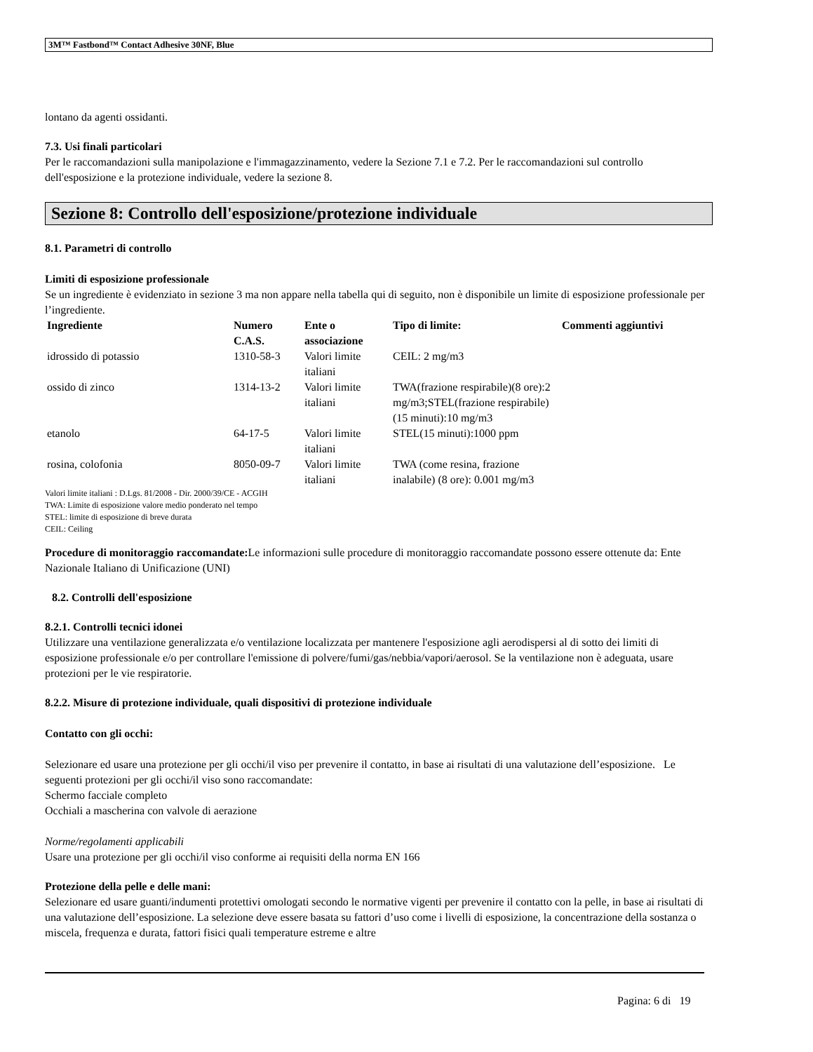3M™ Fastbond™ Contact Adhesive 30NF, Blue
lontano da agenti ossidanti.
7.3. Usi finali particolari
Per le raccomandazioni sulla manipolazione e l'immagazzinamento, vedere la Sezione 7.1 e 7.2. Per le raccomandazioni sul controllo dell'esposizione e la protezione individuale, vedere la sezione 8.
Sezione 8: Controllo dell'esposizione/protezione individuale
8.1. Parametri di controllo
Limiti di esposizione professionale
Se un ingrediente è evidenziato in sezione 3 ma non appare nella tabella qui di seguito, non è disponibile un limite di esposizione professionale per l’ingrediente.
| Ingrediente | Numero C.A.S. | Ente o associazione | Tipo di limite: | Commenti aggiuntivi |
| --- | --- | --- | --- | --- |
| idrossido di potassio | 1310-58-3 | Valori limite italiani | CEIL: 2 mg/m3 | |
| ossido di zinco | 1314-13-2 | Valori limite italiani | TWA(frazione respirabile)(8 ore):2 mg/m3;STEL(frazione respirabile)(15 minuti):10 mg/m3 | |
| etanolo | 64-17-5 | Valori limite italiani | STEL(15 minuti):1000 ppm | |
| rosina, colofonia | 8050-09-7 | Valori limite italiani | TWA (come resina, frazione inalabile) (8 ore): 0.001 mg/m3 | |
Valori limite italiani : D.Lgs. 81/2008 - Dir. 2000/39/CE - ACGIH
TWA: Limite di esposizione valore medio ponderato nel tempo
STEL: limite di esposizione di breve durata
CEIL: Ceiling
Procedure di monitoraggio raccomandate: Le informazioni sulle procedure di monitoraggio raccomandate possono essere ottenute da: Ente Nazionale Italiano di Unificazione (UNI)
8.2. Controlli dell'esposizione
8.2.1. Controlli tecnici idonei
Utilizzare una ventilazione generalizzata e/o ventilazione localizzata per mantenere l'esposizione agli aerodispersi al di sotto dei limiti di esposizione professionale e/o per controllare l'emissione di polvere/fumi/gas/nebbia/vapori/aerosol. Se la ventilazione non è adeguata, usare protezioni per le vie respiratorie.
8.2.2. Misure di protezione individuale, quali dispositivi di protezione individuale
Contatto con gli occhi:
Selezionare ed usare una protezione per gli occhi/il viso per prevenire il contatto, in base ai risultati di una valutazione dell’esposizione. Le seguenti protezioni per gli occhi/il viso sono raccomandate:
Schermo facciale completo
Occhiali a mascherina con valvole di aerazione
Norme/regolamenti applicabili
Usare una protezione per gli occhi/il viso conforme ai requisiti della norma EN 166
Protezione della pelle e delle mani:
Selezionare ed usare guanti/indumenti protettivi omologati secondo le normative vigenti per prevenire il contatto con la pelle, in base ai risultati di una valutazione dell’esposizione. La selezione deve essere basata su fattori d’uso come i livelli di esposizione, la concentrazione della sostanza o miscela, frequenza e durata, fattori fisici quali temperature estreme e altre
Pagina: 6 di 19